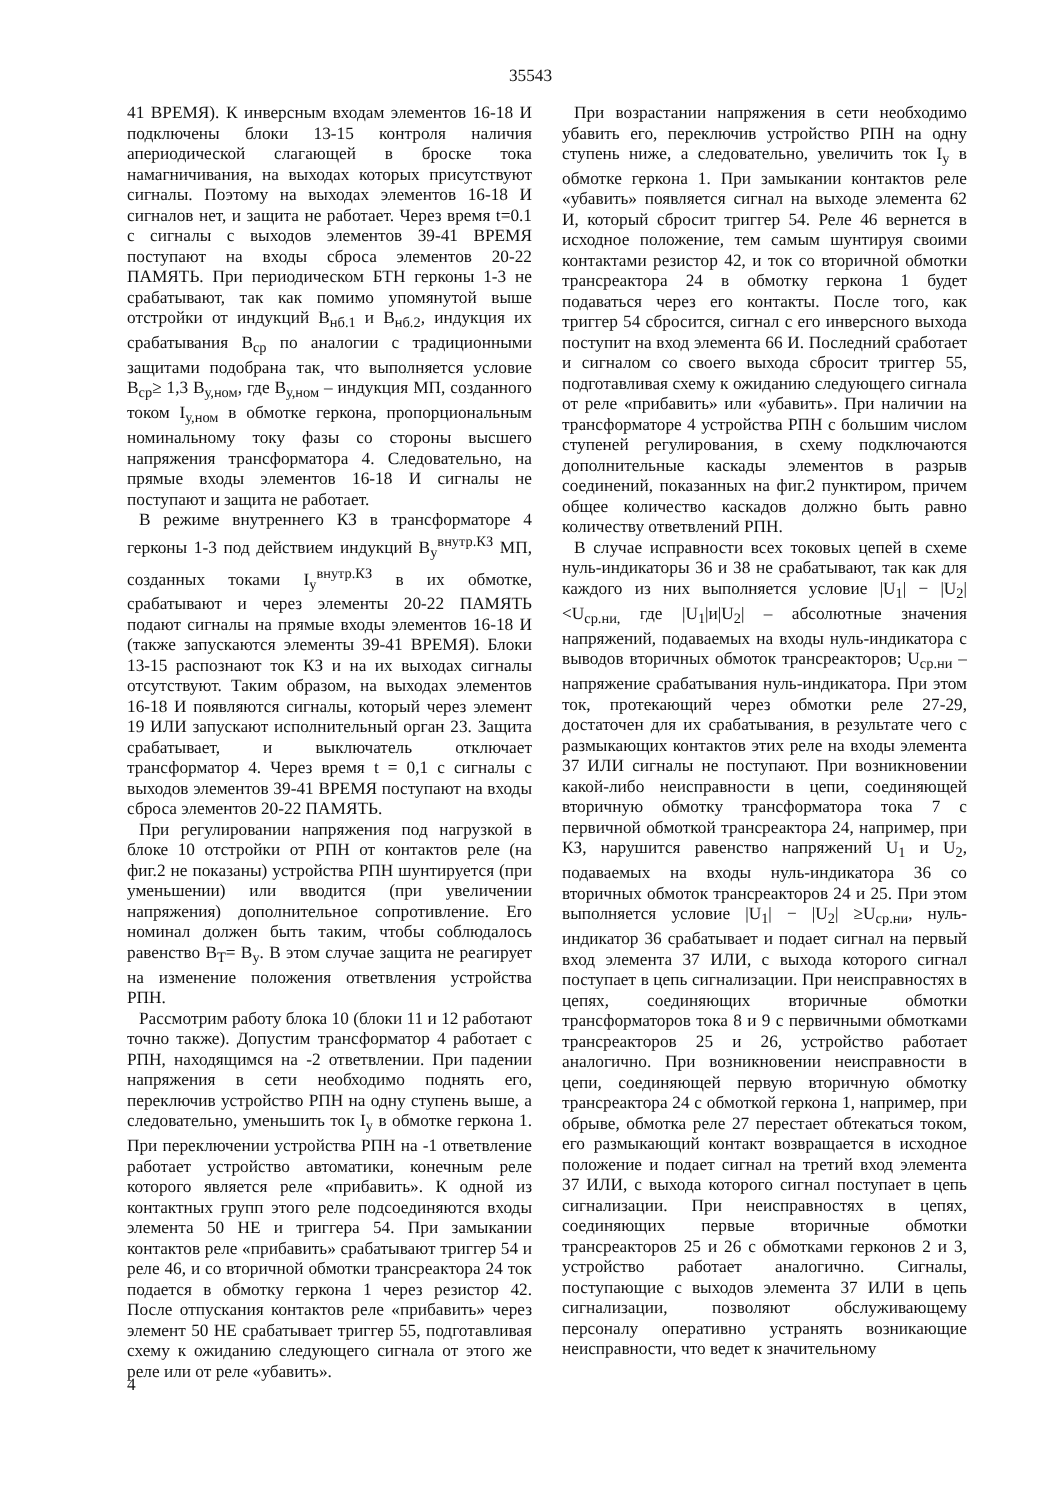35543
41 ВРЕМЯ). К инверсным входам элементов 16-18 И подключены блоки 13-15 контроля наличия апериодической слагающей в броске тока намагничивания, на выходах которых присутствуют сигналы. Поэтому на выходах элементов 16-18 И сигналов нет, и защита не работает. Через время t=0.1 с сигналы с выходов элементов 39-41 ВРЕМЯ поступают на входы сброса элементов 20-22 ПАМЯТЬ. При периодическом БТН герконы 1-3 не срабатывают, так как помимо упомянутой выше отстройки от индукций В<sub>нб.1</sub> и В<sub>нб.2</sub>, индукция их срабатывания В<sub>ср</sub> по аналогии с традиционными защитами подобрана так, что выполняется условие В<sub>ср</sub>≥ 1,3 В<sub>у,ном</sub>, где В<sub>у,ном</sub> – индукция МП, созданного током I<sub>у,ном</sub> в обмотке геркона, пропорциональным номинальному току фазы со стороны высшего напряжения трансформатора 4. Следовательно, на прямые входы элементов 16-18 И сигналы не поступают и защита не работает.
В режиме внутреннего КЗ в трансформаторе 4 герконы 1-3 под действием индукций B<sub>у</sub><sup>внутр.КЗ</sup> МП, созданных токами I<sub>у</sub><sup>внутр.КЗ</sup> в их обмотке, срабатывают и через элементы 20-22 ПАМЯТЬ подают сигналы на прямые входы элементов 16-18 И (также запускаются элементы 39-41 ВРЕМЯ). Блоки 13-15 распознают ток КЗ и на их выходах сигналы отсутствуют. Таким образом, на выходах элементов 16-18 И появляются сигналы, который через элемент 19 ИЛИ запускают исполнительный орган 23. Защита срабатывает, и выключатель отключает трансформатор 4. Через время t = 0,1 с сигналы с выходов элементов 39-41 ВРЕМЯ поступают на входы сброса элементов 20-22 ПАМЯТЬ.
При регулировании напряжения под нагрузкой в блоке 10 отстройки от РПН от контактов реле (на фиг.2 не показаны) устройства РПН шунтируется (при уменьшении) или вводится (при увеличении напряжения) дополнительное сопротивление. Его номинал должен быть таким, чтобы соблюдалось равенство В<sub>Т</sub>= В<sub>у</sub>. В этом случае защита не реагирует на изменение положения ответвления устройства РПН.
Рассмотрим работу блока 10 (блоки 11 и 12 работают точно также). Допустим трансформатор 4 работает с РПН, находящимся на -2 ответвлении. При падении напряжения в сети необходимо поднять его, переключив устройство РПН на одну ступень выше, а следовательно, уменьшить ток I<sub>у</sub> в обмотке геркона 1. При переключении устройства РПН на -1 ответвление работает устройство автоматики, конечным реле которого является реле «прибавить». К одной из контактных групп этого реле подсоединяются входы элемента 50 НЕ и триггера 54. При замыкании контактов реле «прибавить» срабатывают триггер 54 и реле 46, и со вторичной обмотки трансреактора 24 ток подается в обмотку геркона 1 через резистор 42. После отпускания контактов реле «прибавить» через элемент 50 НЕ срабатывает триггер 55, подготавливая схему к ожиданию следующего сигнала от этого же реле или от реле «убавить».
При возрастании напряжения в сети необходимо убавить его, переключив устройство РПН на одну ступень ниже, а следовательно, увеличить ток I<sub>у</sub> в обмотке геркона 1. При замыкании контактов реле «убавить» появляется сигнал на выходе элемента 62 И, который сбросит триггер 54. Реле 46 вернется в исходное положение, тем самым шунтируя своими контактами резистор 42, и ток со вторичной обмотки трансреактора 24 в обмотку геркона 1 будет подаваться через его контакты. После того, как триггер 54 сбросится, сигнал с его инверсного выхода поступит на вход элемента 66 И. Последний сработает и сигналом со своего выхода сбросит триггер 55, подготавливая схему к ожиданию следующего сигнала от реле «прибавить» или «убавить». При наличии на трансформаторе 4 устройства РПН с большим числом ступеней регулирования, в схему подключаются дополнительные каскады элементов в разрыв соединений, показанных на фиг.2 пунктиром, причем общее количество каскадов должно быть равно количеству ответвлений РПН.
В случае исправности всех токовых цепей в схеме нуль-индикаторы 36 и 38 не срабатывают, так как для каждого из них выполняется условие |U<sub>1</sub>| − |U<sub>2</sub>| <U<sub>ср.ни,</sub> где |U<sub>1</sub>|и|U<sub>2</sub>| – абсолютные значения напряжений, подаваемых на входы нуль-индикатора с выводов вторичных обмоток трансреакторов; U<sub>ср.ни</sub> – напряжение срабатывания нуль-индикатора. При этом ток, протекающий через обмотки реле 27-29, достаточен для их срабатывания, в результате чего с размыкающих контактов этих реле на входы элемента 37 ИЛИ сигналы не поступают. При возникновении какой-либо неисправности в цепи, соединяющей вторичную обмотку трансформатора тока 7 с первичной обмоткой трансреактора 24, например, при КЗ, нарушится равенство напряжений U<sub>1</sub> и U<sub>2</sub>, подаваемых на входы нуль-индикатора 36 со вторичных обмоток трансреакторов 24 и 25. При этом выполняется условие |U<sub>1</sub>| − |U<sub>2</sub>| ≥U<sub>ср.ни</sub>, нуль-индикатор 36 срабатывает и подает сигнал на первый вход элемента 37 ИЛИ, с выхода которого сигнал поступает в цепь сигнализации. При неисправностях в цепях, соединяющих вторичные обмотки трансформаторов тока 8 и 9 с первичными обмотками трансреакторов 25 и 26, устройство работает аналогично. При возникновении неисправности в цепи, соединяющей первую вторичную обмотку трансреактора 24 с обмоткой геркона 1, например, при обрыве, обмотка реле 27 перестает обтекаться током, его размыкающий контакт возвращается в исходное положение и подает сигнал на третий вход элемента 37 ИЛИ, с выхода которого сигнал поступает в цепь сигнализации. При неисправностях в цепях, соединяющих первые вторичные обмотки трансреакторов 25 и 26 с обмотками герконов 2 и 3, устройство работает аналогично. Сигналы, поступающие с выходов элемента 37 ИЛИ в цепь сигнализации, позволяют обслуживающему персоналу оперативно устранять возникающие неисправности, что ведет к значительному
4